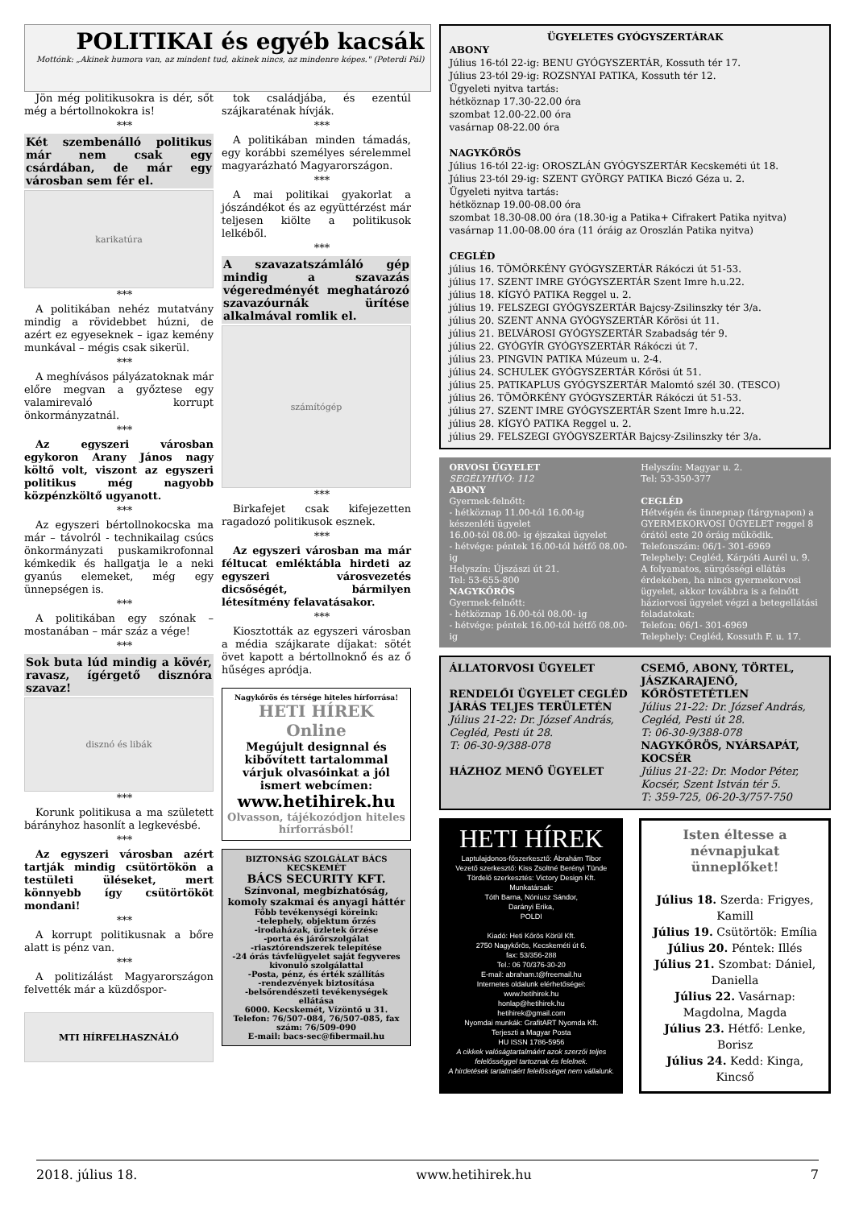POLITIKAI és egyéb kacsák
Mottónk: „Akinek humora van, az mindent tud, akinek nincs, az mindenre képes." (Peterdi Pál)
Jön még politikusokra is dér, sőt még a bértollnokokra is!
***
Két szembenálló politikus már nem csak egy csárdában, de már egy városban sem fér el.
karikatúra
***
A politikában nehéz mutatvány mindig a rövidebbet húzni, de azért ez egyeseknek – igaz kemény munkával – mégis csak sikerül.
***
A meghívásos pályázatoknak már előre megvan a győztese egy valamirevaló korrupt önkormányzatnál.
***
Az egyszeri városban egykoron Arany János nagy költő volt, viszont az egyszeri politikus még nagyobb közpénzköltő ugyanott.
***
Az egyszeri bértollnokocska ma már – távolról - technikailag csúcs önkormányzati puskamikrofonnal kémkedik és hallgatja le a neki gyanús elemeket, még egy ünnepségen is.
***
A politikában egy szónak – mostanában – már száz a vége!
***
Sok buta lúd mindig a kövér, ravasz, ígérgető disznóra szavaz!
disznó és libák
***
Korunk politikusa a ma született bárányhoz hasonlít a legkevésbé.
***
Az egyszeri városban azért tartják mindig csütörtökön a testületi üléseket, mert könnyebb így csütörtököt mondani!
***
A korrupt politikusnak a bőre alatt is pénz van.
***
A politizálást Magyarországon felvették már a küzdőspor-
MTI HÍRFELHASZNÁLÓ
tok családjába, és ezentúl szájkaraténak hívják.
***
A politikában minden támadás, egy korábbi személyes sérelemmel magyarázható Magyarországon.
***
A mai politikai gyakorlat a jószándékot és az együttérzést már teljesen kiölte a politikusok lelkéből.
***
A szavazatszámláló gép mindig a szavazás végeredményét meghatározó szavazóurnák ürítése alkalmával romlik el.
számítógép
***
Birkafejet csak kifejezetten ragadozó politikusok esznek.
***
Az egyszeri városban ma már féltucat emléktábla hirdeti az egyszeri városvezetés dicsőségét, bármilyen létesítmény felavatásakor.
***
Kiosztották az egyszeri városban a média szájkarate díjakat: sötét övet kapott a bértollnoknő és az ő hűséges apródja.
Nagykőrös és térsége hiteles hírforrása!
HETI HÍREK Online
Megújult designnal és kibővített tartalommal várjuk olvasóinkat a jól ismert webcímen:
www.hetihirek.hu
Olvasson, tájékozódjon hiteles hírforrásból!
BIZTONSÁG SZOLGÁLAT BÁCS KECSKEMÉT
BÁCS SECURITY KFT.
Színvonal, megbízhatóság, komoly szakmai és anyagi háttér
Főbb tevékenységi köreink:
-telephely, objektum őrzés
-irodaházak, üzletek őrzése
-porta és járőrszolgálat
-riasztórendszerek telepítése
-24 órás távfelügyelet saját fegyveres kivonuló szolgálattal
-Posta, pénz, és érték szállítás
-rendezvények biztosítása
-belsőrendészeti tevékenységek ellátása
6000. Kecskemét, Vízöntő u 31.
Telefon: 76/507-084, 76/507-085, fax szám: 76/509-090
E-mail: bacs-sec@fibermail.hu
ÜGYELETES GYÓGYSZERTÁRAK
ABONY
Július 16-tól 22-ig: BENU GYÓGYSZERTÁR, Kossuth tér 17.
Július 23-tól 29-ig: ROZSNYAI PATIKA, Kossuth tér 12.
Ügyeleti nyitva tartás:
hétköznap 17.30-22.00 óra
szombat 12.00-22.00 óra
vasárnap 08-22.00 óra
NAGYKŐRÖS
Július 16-tól 22-ig: OROSZLÁN GYÓGYSZERTÁR Kecskeméti út 18.
Július 23-tól 29-ig: SZENT GYÖRGY PATIKA Biczó Géza u. 2.
Ügyeleti nyitva tartás:
hétköznap 19.00-08.00 óra
szombat 18.30-08.00 óra (18.30-ig a Patika+ Cifrakert Patika nyitva)
vasárnap 11.00-08.00 óra (11 óráig az Oroszlán Patika nyitva)
CEGLÉD
július 16. TÖMÖRKÉNY GYÓGYSZERTÁR Rákóczi út 51-53.
július 17. SZENT IMRE GYÓGYSZERTÁR Szent Imre h.u.22.
július 18. KÍGYÓ PATIKA Reggel u. 2.
július 19. FELSZEGI GYÓGYSZERTÁR Bajcsy-Zsilinszky tér 3/a.
július 20. SZENT ANNA GYÓGYSZERTÁR Kőrösi út 11.
július 21. BELVÁROSI GYÓGYSZERTÁR Szabadság tér 9.
július 22. GYÓGYÍR GYÓGYSZERTÁR Rákóczi út 7.
július 23. PINGVIN PATIKA Múzeum u. 2-4.
július 24. SCHULEK GYÓGYSZERTÁR Kőrösi út 51.
július 25. PATIKAPLUS GYÓGYSZERTÁR Malomtó szél 30. (TESCO)
július 26. TÖMÖRKÉNY GYÓGYSZERTÁR Rákóczi út 51-53.
július 27. SZENT IMRE GYÓGYSZERTÁR Szent Imre h.u.22.
július 28. KÍGYÓ PATIKA Reggel u. 2.
július 29. FELSZEGI GYÓGYSZERTÁR Bajcsy-Zsilinszky tér 3/a.
ORVOSI ÜGYELET
SEGÉLYHÍVÓ: 112
ABONY
Gyermek-felnőtt:
- hétköznap 11.00-tól 16.00-ig készenléti ügyelet
16.00-tól 08.00- ig éjszakai ügyelet
- hétvége: péntek 16.00-tól hétfő 08.00-ig
Helyszín: Újszászi út 21.
Tel: 53-655-800
NAGYKŐRÖS
Gyermek-felnőtt:
- hétköznap 16.00-tól 08.00- ig
- hétvége: péntek 16.00-tól hétfő 08.00-ig
Helyszín: Magyar u. 2.
Tel: 53-350-377
CEGLÉD
Hétvégén és ünnepnap (tárgynapon) a GYERMEKORVOSI ÜGYELET reggel 8 órától este 20 óráig működik.
Telefonszám: 06/1- 301-6969
Telephely: Cegléd, Kárpáti Aurél u. 9.
A folyamatos, sürgősségi ellátás érdekében, ha nincs gyermekorvosi ügyelet, akkor továbbra is a felnőtt háziorvosi ügyelet végzi a betegellátási feladatokat:
Telefon: 06/1- 301-6969
Telephely: Cegléd, Kossuth F. u. 17.
ÁLLATORVOSI ÜGYELET
RENDELŐI ÜGYELET CEGLÉD JÁRÁS TELJES TERÜLETÉN
Július 21-22: Dr. József András, Cegléd, Pesti út 28.
T: 06-30-9/388-078
HÁZHOZ MENŐ ÜGYELET
CSEMŐ, ABONY, TÖRTEL, JÁSZKARAJENŐ, KŐRÖSTETÉTLEN
Július 21-22: Dr. József András, Cegléd, Pesti út 28.
T: 06-30-9/388-078
NAGYKŐRÖS, NYÁRSAPÁT, KOCSÉR
Július 21-22: Dr. Modor Péter, Kocsér, Szent István tér 5.
T: 359-725, 06-20-3/757-750
HETI HÍREK
Laptulajdonos-főszerkesztő: Ábrahám Tibor
Vezető szerkesztő: Kiss Zsoltné Berényi Tünde
Tördelő szerkesztés: Victory Design Kft.
Munkatársak:
Tóth Barna, Nóniusz Sándor,
Darányi Erika,
POLDI
Kiadó: Heti Kőrös Körül Kft.
2750 Nagykőrös, Kecskeméti út 6.
fax: 53/356-288
Tel.: 06 70/376-30-20
E-mail: abraham.t@freemail.hu
Internetes oldalunk elérhetőségei:
www.hetihirek.hu
honlap@hetihirek.hu
hetihirek@gmail.com
Nyomdai munkák: GrafitART Nyomda Kft.
Terjeszti a Magyar Posta
HU ISSN 1786-5956
A cikkek valóságtartalmáért azok szerzői teljes felelősséggel tartoznak és felelnek.
A hirdetések tartalmáért felelősséget nem vállalunk.
Isten éltesse a névnapjukat ünneplőket!
Július 18. Szerda: Frigyes, Kamill
Július 19. Csütörtök: Emília
Július 20. Péntek: Illés
Július 21. Szombat: Dániel, Daniella
Július 22. Vasárnap: Magdolna, Magda
Július 23. Hétfő: Lenke, Borisz
Július 24. Kedd: Kinga, Kincső
2018. július 18. www.hetihirek.hu 7